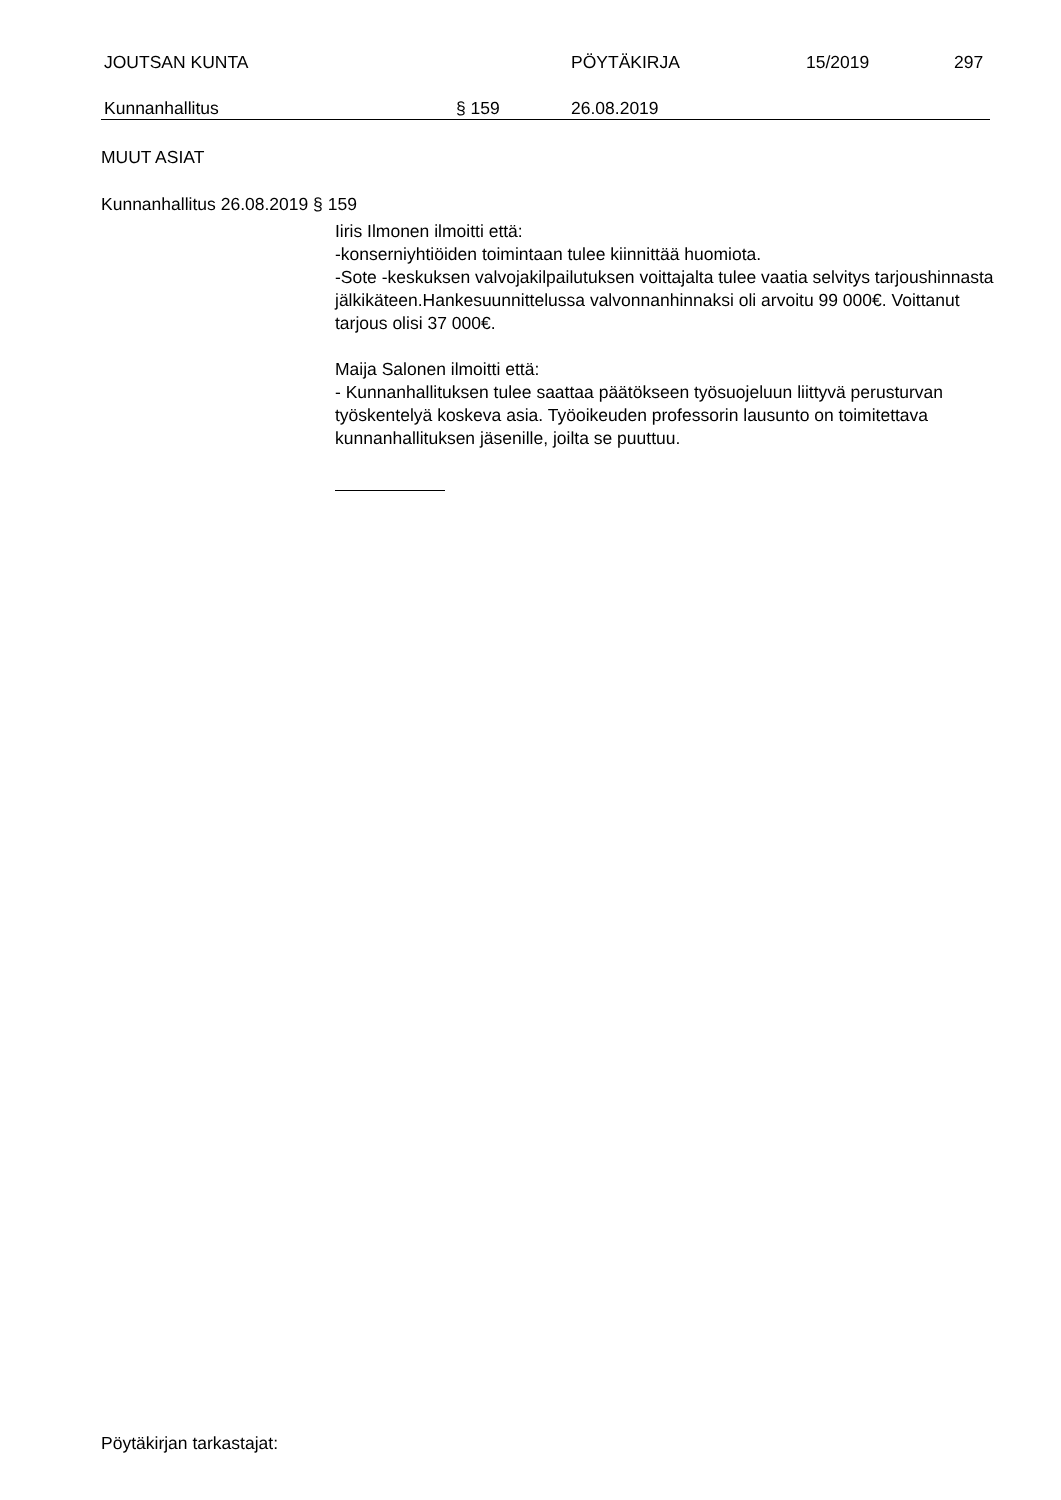JOUTSAN KUNTA PÖYTÄKIRJA 15/2019 297
Kunnanhallitus § 159 26.08.2019
MUUT ASIAT
Kunnanhallitus 26.08.2019 § 159
Iiris Ilmonen ilmoitti että:
-konserniyhtiöiden toimintaan tulee kiinnittää huomiota.
-Sote -keskuksen valvojakilpailutuksen voittajalta tulee vaatia selvitys tarjoushinnasta jälkikäteen.Hankesuunnittelussa valvonnanhinnaksi oli arvoitu 99 000€. Voittanut tarjous olisi 37 000€.
Maija Salonen ilmoitti että:
- Kunnanhallituksen tulee saattaa päätökseen työsuojeluun liittyvä perusturvan työskentelyä koskeva asia. Työoikeuden professorin lausunto on toimitettava kunnanhallituksen jäsenille, joilta se puuttuu.
Pöytäkirjan tarkastajat: